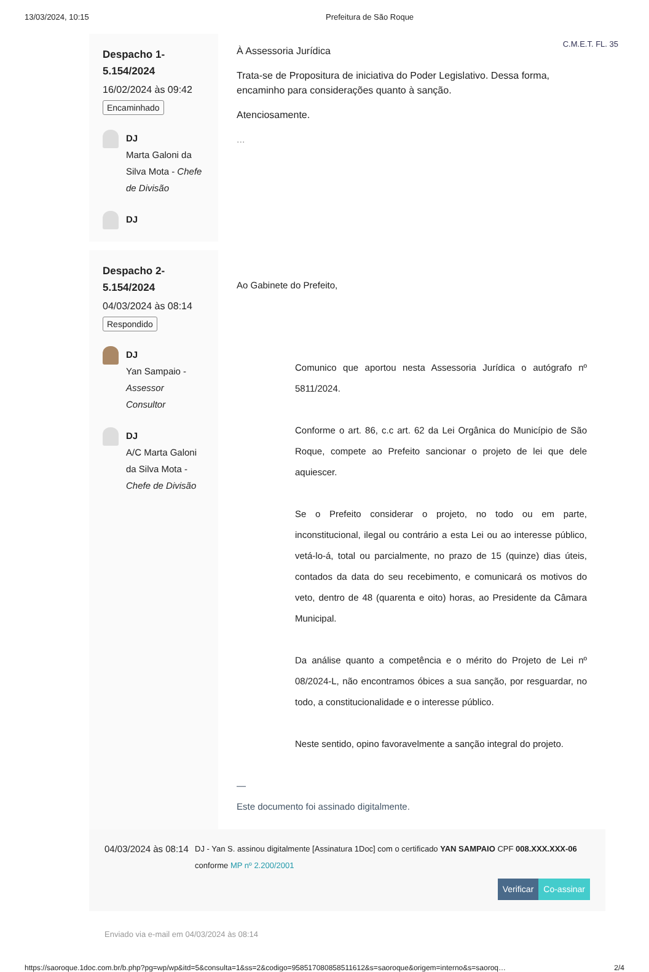13/03/2024, 10:15 Prefeitura de São Roque
Despacho 1-
5.154/2024
16/02/2024 às 09:42
Encaminhado
DJ
Marta Galoni da Silva Mota - Chefe de Divisão
DJ
À Assessoria Jurídica
Trata-se de Propositura de iniciativa do Poder Legislativo. Dessa forma, encaminho para considerações quanto à sanção.
Atenciosamente.
...
C.M.E.T. FL. 35
Despacho 2-
5.154/2024
04/03/2024 às 08:14
Respondido
DJ
Yan Sampaio - Assessor Consultor
DJ
A/C Marta Galoni da Silva Mota - Chefe de Divisão
Ao Gabinete do Prefeito,
Comunico que aportou nesta Assessoria Jurídica o autógrafo nº 5811/2024.
Conforme o art. 86, c.c art. 62 da Lei Orgânica do Município de São Roque, compete ao Prefeito sancionar o projeto de lei que dele aquiescer.
Se o Prefeito considerar o projeto, no todo ou em parte, inconstitucional, ilegal ou contrário a esta Lei ou ao interesse público, vetá-lo-á, total ou parcialmente, no prazo de 15 (quinze) dias úteis, contados da data do seu recebimento, e comunicará os motivos do veto, dentro de 48 (quarenta e oito) horas, ao Presidente da Câmara Municipal.
Da análise quanto a competência e o mérito do Projeto de Lei nº 08/2024-L, não encontramos óbices a sua sanção, por resguardar, no todo, a constitucionalidade e o interesse público.
Neste sentido, opino favoravelmente a sanção integral do projeto.
—
Este documento foi assinado digitalmente.
04/03/2024 às 08:14
DJ - Yan S. assinou digitalmente [Assinatura 1Doc] com o certificado YAN SAMPAIO CPF 008.XXX.XXX-06 conforme MP nº 2.200/2001
Verificar Co-assinar
Enviado via e-mail em 04/03/2024 às 08:14
https://saoroque.1doc.com.br/b.php?pg=wp/wp&itd=5&consulta=1&ss=2&codigo=958517080858511612&s=saoroque&origem=interno&s=saoroq… 2/4